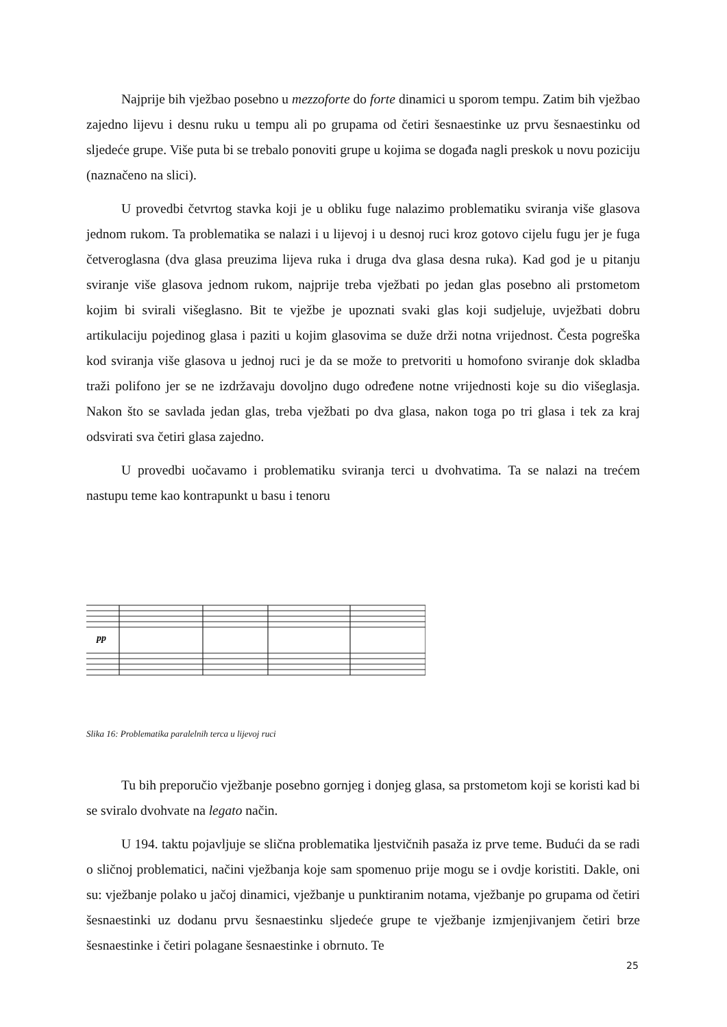Najprije bih vježbao posebno u mezzoforte do forte dinamici u sporom tempu. Zatim bih vježbao zajedno lijevu i desnu ruku u tempu ali po grupama od četiri šesnaestinke uz prvu šesnaestinku od sljedeće grupe. Više puta bi se trebalo ponoviti grupe u kojima se događa nagli preskok u novu poziciju (naznačeno na slici).
U provedbi četvrtog stavka koji je u obliku fuge nalazimo problematiku sviranja više glasova jednom rukom. Ta problematika se nalazi i u lijevoj i u desnoj ruci kroz gotovo cijelu fugu jer je fuga četveroglasna (dva glasa preuzima lijeva ruka i druga dva glasa desna ruka). Kad god je u pitanju sviranje više glasova jednom rukom, najprije treba vježbati po jedan glas posebno ali prstometom kojim bi svirali višeglasno. Bit te vježbe je upoznati svaki glas koji sudjeluje, uvježbati dobru artikulaciju pojedinog glasa i paziti u kojim glasovima se duže drži notna vrijednost. Česta pogreška kod sviranja više glasova u jednoj ruci je da se može to pretvoriti u homofono sviranje dok skladba traži polifono jer se ne izdržavaju dovoljno dugo određene notne vrijednosti koje su dio višeglasja. Nakon što se savlada jedan glas, treba vježbati po dva glasa, nakon toga po tri glasa i tek za kraj odsvirati sva četiri glasa zajedno.
U provedbi uočavamo i problematiku sviranja terci u dvohvatima. Ta se nalazi na trećem nastupu teme kao kontrapunkt u basu i tenoru
pp
Slika 16: Problematika paralelnih terca u lijevoj ruci
Tu bih preporučio vježbanje posebno gornjeg i donjeg glasa, sa prstometom koji se koristi kad bi se sviralo dvohvate na legato način.
U 194. taktu pojavljuje se slična problematika ljestvičnih pasaža iz prve teme. Budući da se radi o sličnoj problematici, načini vježbanja koje sam spomenuo prije mogu se i ovdje koristiti. Dakle, oni su: vježbanje polako u jačoj dinamici, vježbanje u punktiranim notama, vježbanje po grupama od četiri šesnaestinki uz dodanu prvu šesnaestinku sljedeće grupe te vježbanje izmjenjivanjem četiri brze šesnaestinke i četiri polagane šesnaestinke i obrnuto. Te
25